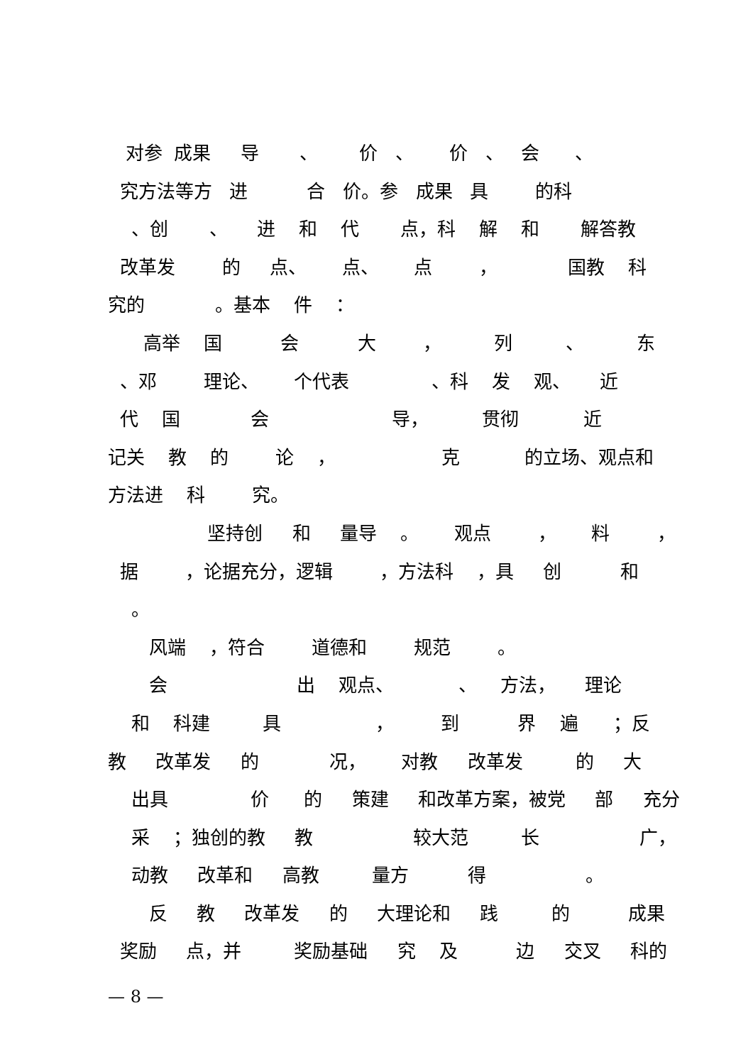对参 成果 导 、 价 、 价 、 会 、
究方法等方 进 合 价。参 成果 具 的科
、创 、 进 和 代 点，科 解 和 解答教
改革发 的 点、 点、 点 ， 国教 科
究的 。基本 件 ：
高举 国 会 大 ， 列 、 东
、邓 理论、 个代表 、科 发 观、 近
代 国 会 导， 贯彻 近
记关 教 的 论 ， 克 的立场、观点和
方法进 科 究。
坚持创 和 量导 。 观点 ， 料 ，
据 ，论据充分，逻辑 ，方法科 ，具 创 和
。
风端 ，符合 道德和 规范 。
会 出 观点、 、 方法， 理论
和 科建 具 ， 到 界 遍 ；反
教 改革发 的 况， 对教 改革发 的 大
出具 价 的 策建 和改革方案，被党 部 充分
采 ；独创的教 教 较大范 长 广，
动教 改革和 高教 量方 得 。
反 教 改革发 的 大理论和 践 的 成果
奖励 点，并 奖励基础 究 及 边 交叉 科的
— 8 —